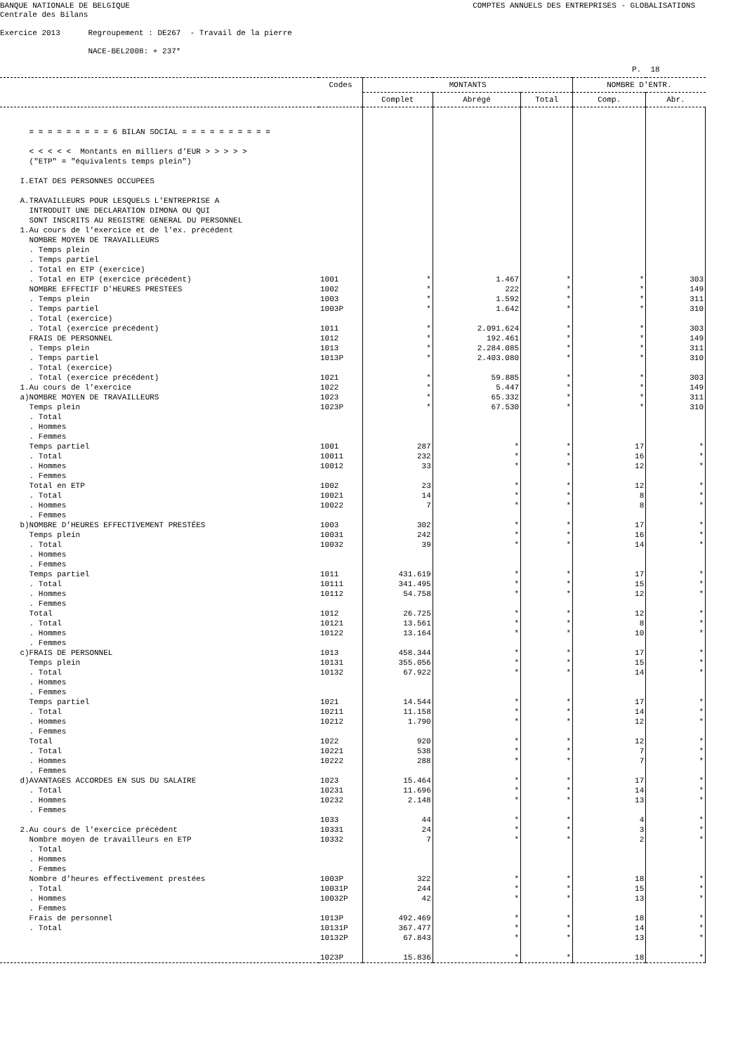BANQUE NATIONALE DE BELGIQUE Centrale des Bilans
COMPTES ANNUELS DES ENTREPRISES - GLOBALISATIONS
Exercice 2013 Regroupement : DE267 - Travail de la pierre NACE-BEL2008: + 237*
P. 18
| | Codes | MONTANTS | | | NOMBRE D'ENTR. | |
| --- | --- | --- | --- | --- | --- | --- |
| | | Complet | Abrégé | Total | Comp. | Abr. |
| = = = = = = = = = 6 BILAN SOCIAL = = = = = = = = = = < < < < < Montants en milliers d'EUR > > > > > ("ETP" = "équivalents temps plein") I.ETAT DES PERSONNES OCCUPEES A.TRAVAILLEURS POUR LESQUELS L'ENTREPRISE A INTRODUIT UNE DECLARATION DIMONA OU QUI SONT INSCRITS AU REGISTRE GENERAL DU PERSONNEL 1.Au cours de l’exercice et de l'ex. précédent NOMBRE MOYEN DE TRAVAILLEURS . Temps plein . Temps partiel . Total en ETP (exercice) . Total en ETP (exercice précédent) NOMBRE EFFECTIF D'HEURES PRESTEES . Temps plein . Temps partiel . Total (exercice) . Total (exercice précédent) FRAIS DE PERSONNEL . Temps plein . Temps partiel . Total (exercice) . Total (exercice précédent) 1.Au cours de l’exercice a)NOMBRE MOYEN DE TRAVAILLEURS Temps plein . Total . Hommes . Femmes Temps partiel . Total . Hommes . Femmes Total en ETP . Total . Hommes . Femmes b)NOMBRE D’HEURES EFFECTIVEMENT PRESTÉES Temps plein . Total . Hommes . Femmes Temps partiel . Total . Hommes . Femmes Total . Total . Hommes . Femmes c)FRAIS DE PERSONNEL Temps plein . Total . Hommes . Femmes Temps partiel . Total . Hommes . Femmes Total . Total . Hommes . Femmes d)AVANTAGES ACCORDES EN SUS DU SALAIRE . Total . Hommes . Femmes 2.Au cours de l'exercice précédent Nombre moyen de travailleurs en ETP . Total . Hommes . Femmes Nombre d’heures effectivement prestées . Total . Hommes . Femmes Frais de personnel . Total | 1001 1002 1003 1003P 1011 1012 1013 1013P 1021 1022 1023 1023P 1001 10011 10012 1002 10021 10022 1003 10031 10032 1011 10111 10112 1012 10121 10122 1013 10131 10132 1021 10211 10212 1022 10221 10222 1023 10231 10232 1033 10331 10332 1003P 10031P 10032P 1013P 10131P 10132P 1023P | * * * * * * * * * * * * 287 232 33 23 14 7 302 242 39 431.619 341.495 54.758 26.725 13.561 13.164 458.344 355.056 67.922 14.544 11.158 1.790 920 538 288 15.464 11.696 2.148 44 24 7 322 244 42 492.469 367.477 67.843 15.836 | 1.467 222 1.592 1.642 2.091.624 192.461 2.284.085 2.403.080 59.885 5.447 65.332 67.530 * * * * * * * * * * * * * * * * * * * * * * * * * * * * * * * * * * * * * | * * * * * * * * * * * * * * * * * * * * * * * * * * * * * * * * * * * * * * * * * * * * * * * * * | * * * * * * * * * * * * 17 16 12 12 8 8 17 16 14 17 15 12 12 8 10 17 15 14 17 14 12 12 7 7 17 14 13 4 3 2 18 15 13 18 14 13 18 | 303 149 311 310 303 149 311 310 303 149 311 310 * * * * * * * * * * * * * * * * * * * * * * * * * * * * * * * * * * * * * |